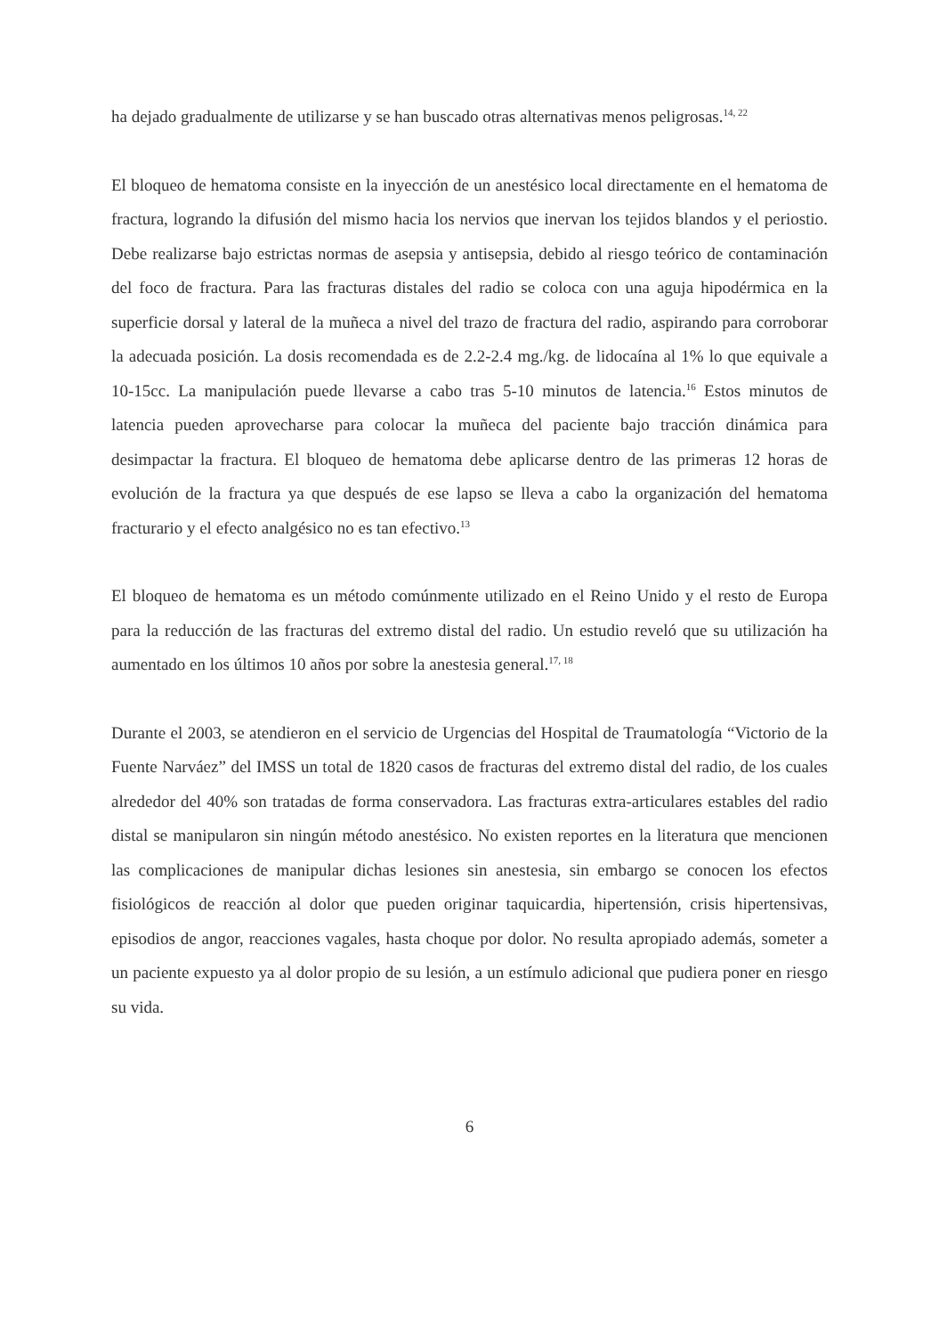ha dejado gradualmente de utilizarse y se han buscado otras alternativas menos peligrosas.<sup>14, 22</sup>
El bloqueo de hematoma consiste en la inyección de un anestésico local directamente en el hematoma de fractura, logrando la difusión del mismo hacia los nervios que inervan los tejidos blandos y el periostio. Debe realizarse bajo estrictas normas de asepsia y antisepsia, debido al riesgo teórico de contaminación del foco de fractura. Para las fracturas distales del radio se coloca con una aguja hipodérmica en la superficie dorsal y lateral de la muñeca a nivel del trazo de fractura del radio, aspirando para corroborar la adecuada posición. La dosis recomendada es de 2.2-2.4 mg./kg. de lidocaína al 1% lo que equivale a 10-15cc. La manipulación puede llevarse a cabo tras 5-10 minutos de latencia.<sup>16</sup> Estos minutos de latencia pueden aprovecharse para colocar la muñeca del paciente bajo tracción dinámica para desimpactar la fractura. El bloqueo de hematoma debe aplicarse dentro de las primeras 12 horas de evolución de la fractura ya que después de ese lapso se lleva a cabo la organización del hematoma fracturario y el efecto analgésico no es tan efectivo.<sup>13</sup>
El bloqueo de hematoma es un método comúnmente utilizado en el Reino Unido y el resto de Europa para la reducción de las fracturas del extremo distal del radio. Un estudio reveló que su utilización ha aumentado en los últimos 10 años por sobre la anestesia general.<sup>17, 18</sup>
Durante el 2003, se atendieron en el servicio de Urgencias del Hospital de Traumatología “Victorio de la Fuente Narváez” del IMSS un total de 1820 casos de fracturas del extremo distal del radio, de los cuales alrededor del 40% son tratadas de forma conservadora. Las fracturas extra-articulares estables del radio distal se manipularon sin ningún método anestésico. No existen reportes en la literatura que mencionen las complicaciones de manipular dichas lesiones sin anestesia, sin embargo se conocen los efectos fisiológicos de reacción al dolor que pueden originar taquicardia, hipertensión, crisis hipertensivas, episodios de angor, reacciones vagales, hasta choque por dolor. No resulta apropiado además, someter a un paciente expuesto ya al dolor propio de su lesión, a un estímulo adicional que pudiera poner en riesgo su vida.
6